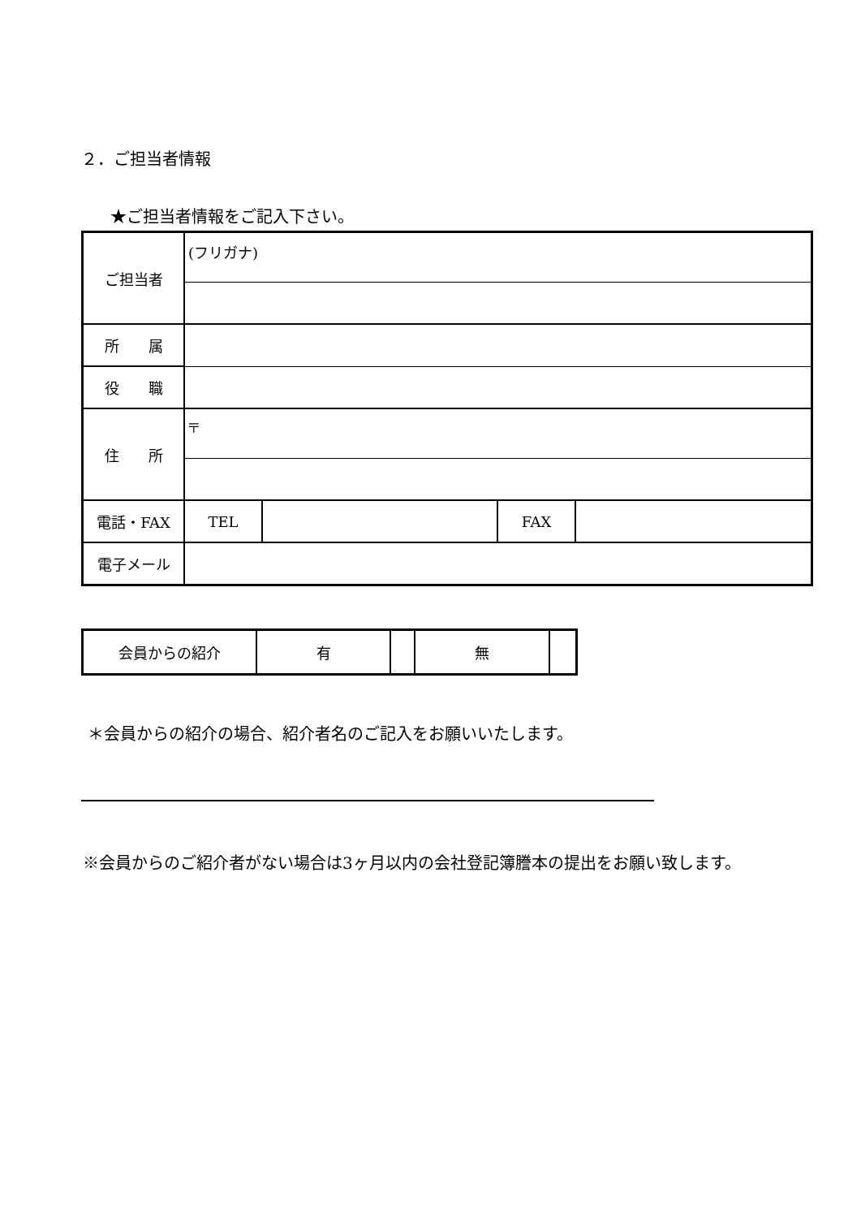２．ご担当者情報
★ご担当者情報をご記入下さい。
| ご担当者 | (フリガナ) | | | |
| 所 属 | | | | |
| 役 職 | | | | |
| 住 所 | 〒 | | | |
| 電話・FAX | TEL | | FAX | |
| 電子メール | | | | |
| 会員からの紹介 | 有 | | 無 | |
＊会員からの紹介の場合、紹介者名のご記入をお願いいたします。
※会員からのご紹介者がない場合は3ヶ月以内の会社登記簿謄本の提出をお願い致します。